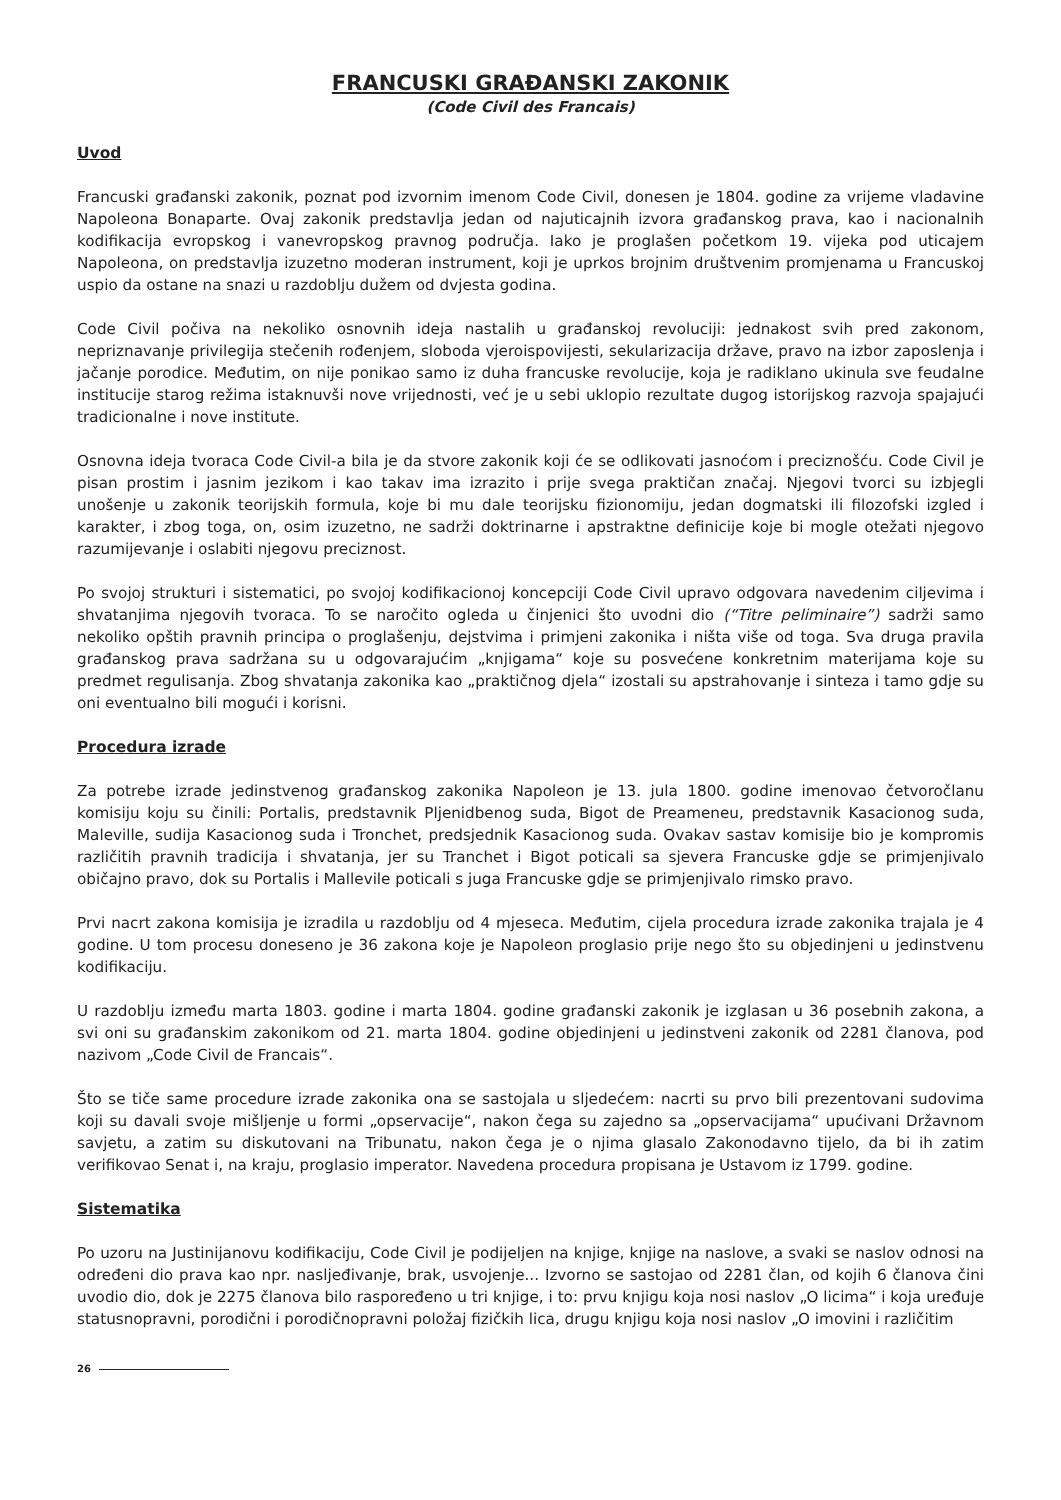FRANCUSKI GRAĐANSKI ZAKONIK
(Code Civil des Francais)
Uvod
Francuski građanski zakonik, poznat pod izvornim imenom Code Civil, donesen je 1804. godine za vrijeme vladavine Napoleona Bonaparte. Ovaj zakonik predstavlja jedan od najuticajnih izvora građanskog prava, kao i nacionalnih kodifikacija evropskog i vanevropskog pravnog područja. Iako je proglašen početkom 19. vijeka pod uticajem Napoleona, on predstavlja izuzetno moderan instrument, koji je uprkos brojnim društvenim promjenama u Francuskoj uspio da ostane na snazi u razdoblju dužem od dvjesta godina.
Code Civil počiva na nekoliko osnovnih ideja nastalih u građanskoj revoluciji: jednakost svih pred zakonom, nepriznavanje privilegija stečenih rođenjem, sloboda vjeroispovijesti, sekularizacija države, pravo na izbor zaposlenja i jačanje porodice. Međutim, on nije ponikao samo iz duha francuske revolucije, koja je radiklano ukinula sve feudalne institucije starog režima istaknuvši nove vrijednosti, već je u sebi uklopio rezultate dugog istorijskog razvoja spajajući tradicionalne i nove institute.
Osnovna ideja tvoraca Code Civil-a bila je da stvore zakonik koji će se odlikovati jasnoćom i preciznošću. Code Civil je pisan prostim i jasnim jezikom i kao takav ima izrazito i prije svega praktičan značaj. Njegovi tvorci su izbjegli unošenje u zakonik teorijskih formula, koje bi mu dale teorijsku fizionomiju, jedan dogmatski ili filozofski izgled i karakter, i zbog toga, on, osim izuzetno, ne sadrži doktrinarne i apstraktne definicije koje bi mogle otežati njegovo razumijevanje i oslabiti njegovu preciznost.
Po svojoj strukturi i sistematici, po svojoj kodifikacionoj koncepciji Code Civil upravo odgovara navedenim ciljevima i shvatanjima njegovih tvoraca. To se naročito ogleda u činjenici što uvodni dio (“Titre peliminaire”) sadrži samo nekoliko opštih pravnih principa o proglašenju, dejstvima i primjeni zakonika i ništa više od toga. Sva druga pravila građanskog prava sadržana su u odgovarajućim „knjigama“ koje su posvećene konkretnim materijama koje su predmet regulisanja. Zbog shvatanja zakonika kao „praktičnog djela“ izostali su apstrahovanje i sinteza i tamo gdje su oni eventualno bili mogući i korisni.
Procedura izrade
Za potrebe izrade jedinstvenog građanskog zakonika Napoleon je 13. jula 1800. godine imenovao četvoročlanu komisiju koju su činili: Portalis, predstavnik Pljenidbenog suda, Bigot de Preameneu, predstavnik Kasacionog suda, Maleville, sudija Kasacionog suda i Tronchet, predsjednik Kasacionog suda. Ovakav sastav komisije bio je kompromis različitih pravnih tradicija i shvatanja, jer su Tranchet i Bigot poticali sa sjevera Francuske gdje se primjenjivalo običajno pravo, dok su Portalis i Mallevile poticali s juga Francuske gdje se primjenjivalo rimsko pravo.
Prvi nacrt zakona komisija je izradila u razdoblju od 4 mjeseca. Međutim, cijela procedura izrade zakonika trajala je 4 godine. U tom procesu doneseno je 36 zakona koje je Napoleon proglasio prije nego što su objedinjeni u jedinstvenu kodifikaciju.
U razdoblju između marta 1803. godine i marta 1804. godine građanski zakonik je izglasan u 36 posebnih zakona, a svi oni su građanskim zakonikom od 21. marta 1804. godine objedinjeni u jedinstveni zakonik od 2281 članova, pod nazivom „Code Civil de Francais“.
Što se tiče same procedure izrade zakonika ona se sastojala u sljedećem: nacrti su prvo bili prezentovani sudovima koji su davali svoje mišljenje u formi „opservacije“, nakon čega su zajedno sa „opservacijama“ upućivani Državnom savjetu, a zatim su diskutovani na Tribunatu, nakon čega je o njima glasalo Zakonodavno tijelo, da bi ih zatim verifikovao Senat i, na kraju, proglasio imperator. Navedena procedura propisana je Ustavom iz 1799. godine.
Sistematika
Po uzoru na Justinijanovu kodifikaciju, Code Civil je podijeljen na knjige, knjige na naslove, a svaki se naslov odnosi na određeni dio prava kao npr. nasljeđivanje, brak, usvojenje... Izvorno se sastojao od 2281 član, od kojih 6 članova čini uvodio dio, dok je 2275 članova bilo raspoređeno u tri knjige, i to: prvu knjigu koja nosi naslov „O licima“ i koja uređuje statusnopravni, porodični i porodičnopravni položaj fizičkih lica, drugu knjigu koja nosi naslov „O imovini i različitim
26